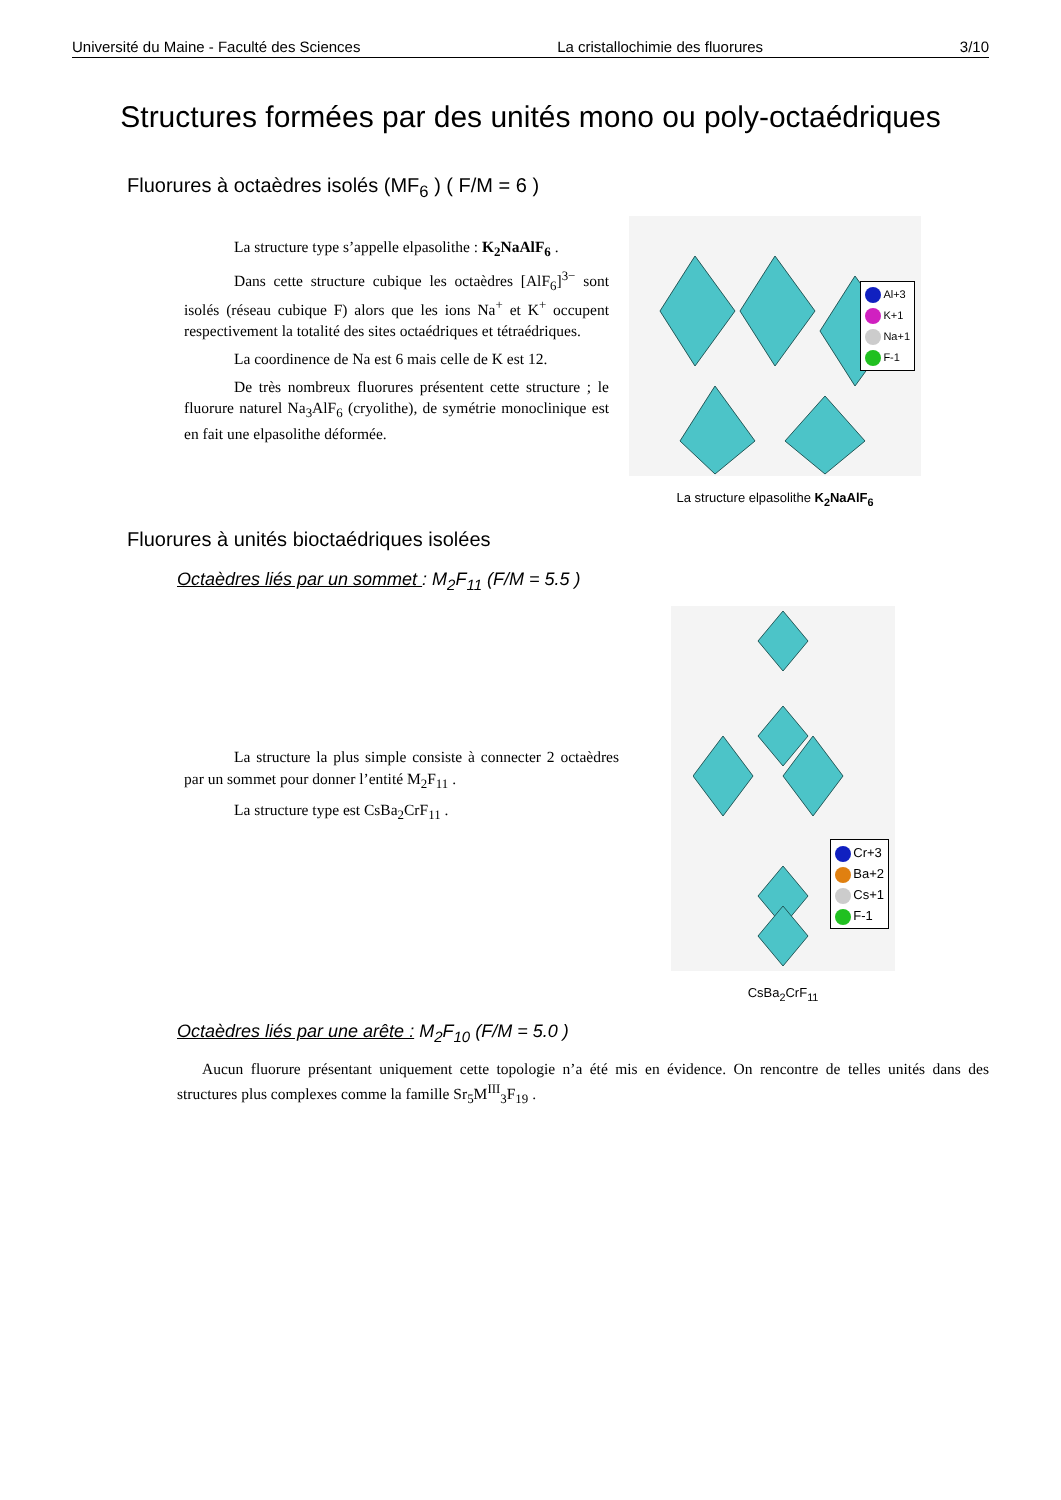Université du Maine - Faculté des Sciences La cristallochimie des fluorures 3/10
Structures formées par des unités mono ou poly-octaédriques
Fluorures à octaèdres isolés (MF<sub>6</sub> ) ( F/M = 6 )
La structure type s’appelle elpasolithe : K<sub>2</sub>NaAlF<sub>6</sub> .
Dans cette structure cubique les octaèdres [AlF<sub>6</sub>]<sup>3−</sup> sont isolés (réseau cubique F) alors que les ions Na<sup>+</sup> et K<sup>+</sup> occupent respectivement la totalité des sites octaédriques et tétraédriques.
La coordinence de Na est 6 mais celle de K est 12.
De très nombreux fluorures présentent cette structure ; le fluorure naturel Na<sub>3</sub>AlF<sub>6</sub> (cryolithe), de symétrie monoclinique est en fait une elpasolithe déformée.
Al+3
K+1
Na+1
F-1
La structure elpasolithe K<sub>2</sub>NaAlF<sub>6</sub>
Fluorures à unités bioctaédriques isolées
Octaèdres liés par un sommet : M<sub>2</sub>F<sub>11</sub> (F/M = 5.5 )
La structure la plus simple consiste à connecter 2 octaèdres par un sommet pour donner l’entité M<sub>2</sub>F<sub>11</sub> .
La structure type est CsBa<sub>2</sub>CrF<sub>11</sub> .
Cr+3
Ba+2
Cs+1
F-1
CsBa<sub>2</sub>CrF<sub>11</sub>
Octaèdres liés par une arête : M<sub>2</sub>F<sub>10</sub> (F/M = 5.0 )
Aucun fluorure présentant uniquement cette topologie n’a été mis en évidence. On rencontre de telles unités dans des structures plus complexes comme la famille Sr<sub>5</sub>M<sup>III</sup><sub>3</sub>F<sub>19</sub> .